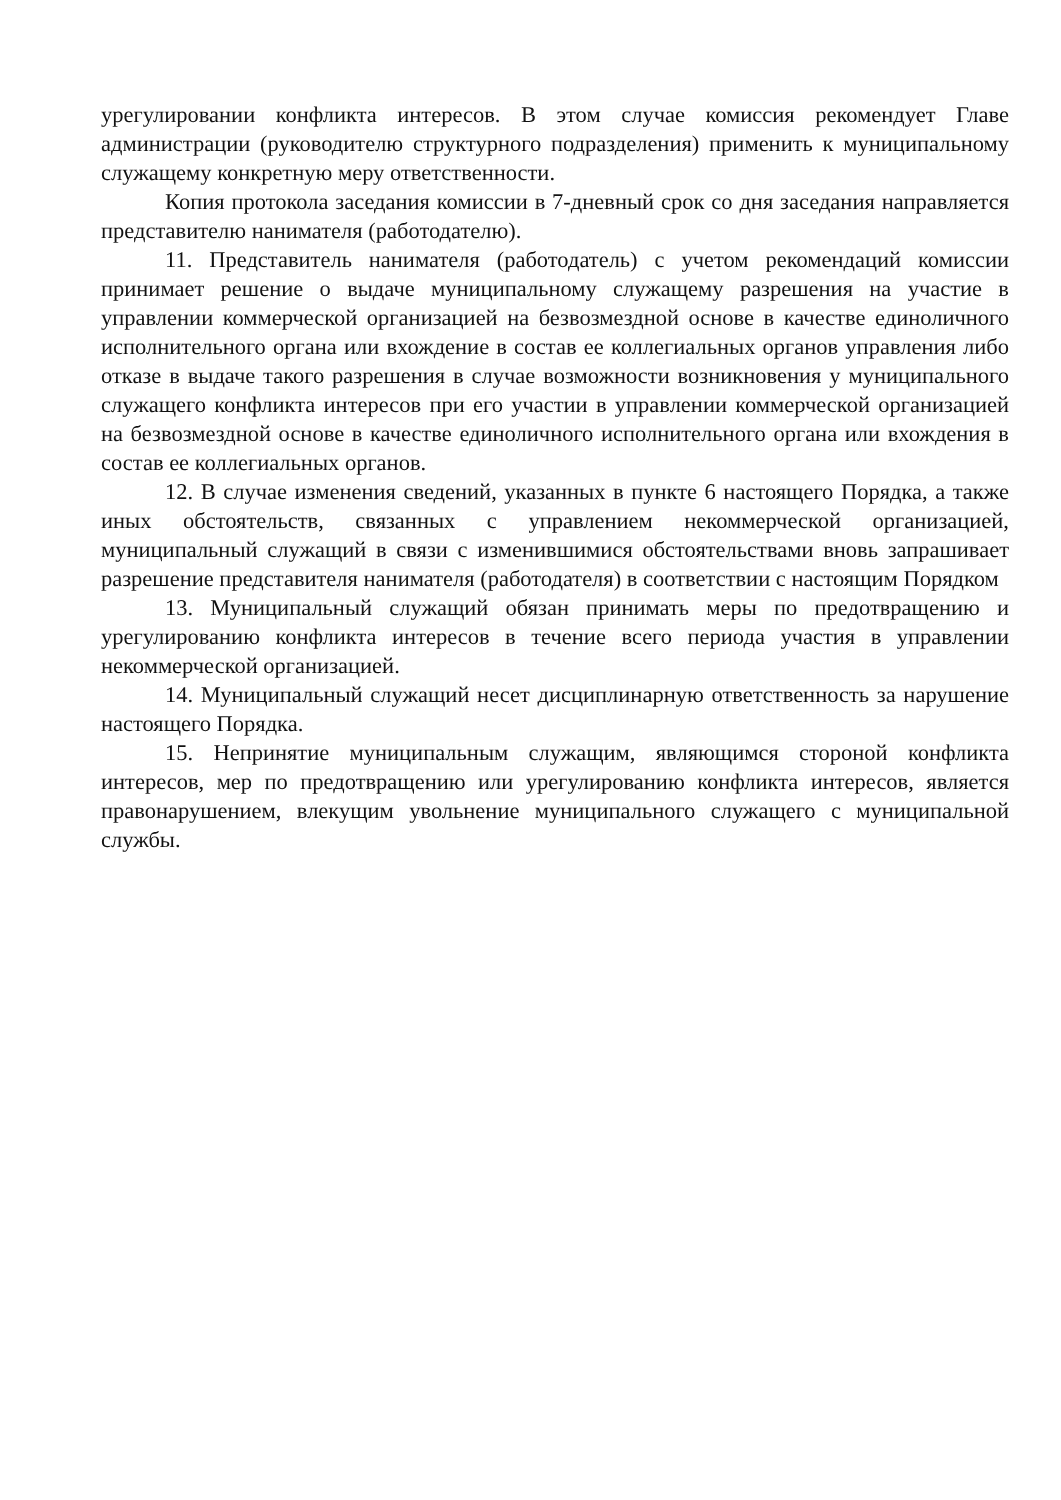урегулировании конфликта интересов. В этом случае комиссия рекомендует Главе администрации (руководителю структурного подразделения) применить к муниципальному служащему конкретную меру ответственности.
Копия протокола заседания комиссии в 7-дневный срок со дня заседания направляется представителю нанимателя (работодателю).
11. Представитель нанимателя (работодатель) с учетом рекомендаций комиссии принимает решение о выдаче муниципальному служащему разрешения на участие в управлении коммерческой организацией на безвозмездной основе в качестве единоличного исполнительного органа или вхождение в состав ее коллегиальных органов управления либо отказе в выдаче такого разрешения в случае возможности возникновения у муниципального служащего конфликта интересов при его участии в управлении коммерческой организацией на безвозмездной основе в качестве единоличного исполнительного органа или вхождения в состав ее коллегиальных органов.
12. В случае изменения сведений, указанных в пункте 6 настоящего Порядка, а также иных обстоятельств, связанных с управлением некоммерческой организацией, муниципальный служащий в связи с изменившимися обстоятельствами вновь запрашивает разрешение представителя нанимателя (работодателя) в соответствии с настоящим Порядком
13. Муниципальный служащий обязан принимать меры по предотвращению и урегулированию конфликта интересов в течение всего периода участия в управлении некоммерческой организацией.
14. Муниципальный служащий несет дисциплинарную ответственность за нарушение настоящего Порядка.
15. Непринятие муниципальным служащим, являющимся стороной конфликта интересов, мер по предотвращению или урегулированию конфликта интересов, является правонарушением, влекущим увольнение муниципального служащего с муниципальной службы.